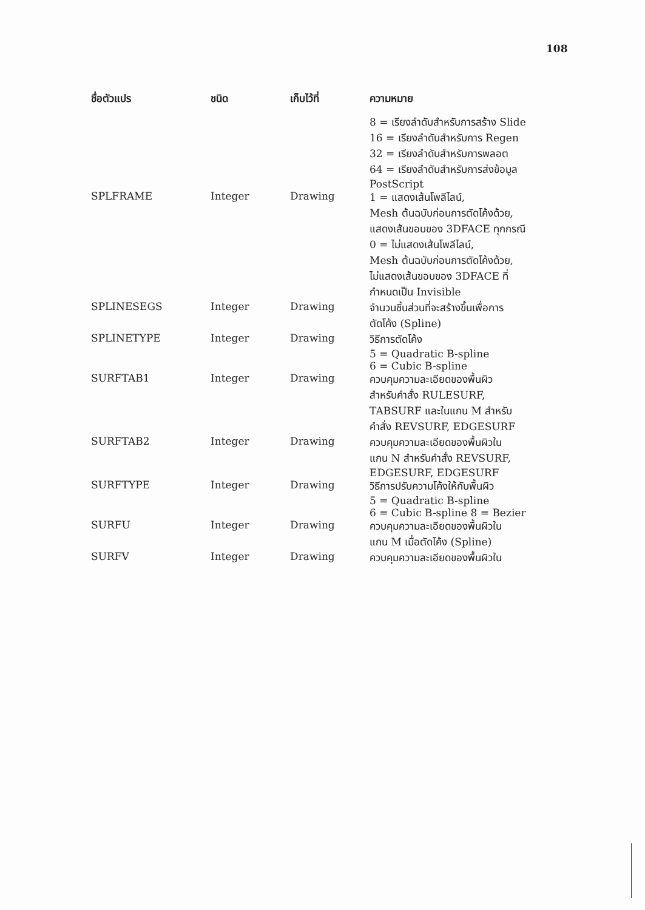108
| ชื่อตัวแปร | ชนิด | เก็บไว้ที่ | ความหมาย |
| --- | --- | --- | --- |
| | | | 8 = เรียงลำดับสำหรับการสร้าง Slide 16 = เรียงลำดับสำหรับการ Regen 32 = เรียงลำดับสำหรับการพลอต 64 = เรียงลำดับสำหรับการส่งข้อมูล PostScript |
| SPLFRAME | Integer | Drawing | 1 = แสดงเส้นโพลีไลน์, Mesh ต้นฉบับก่อนการตัดโค้งด้วย, แสดงเส้นขอบของ 3DFACE ทุกกรณี 0 = ไม่แสดงเส้นโพลีไลน์, Mesh ต้นฉบับก่อนการตัดโค้งด้วย, ไม่แสดงเส้นขอบของ 3DFACE ที่ กำหนดเป็น Invisible |
| SPLINESEGS | Integer | Drawing | จำนวนชิ้นส่วนที่จะสร้างขึ้นเพื่อการ ตัดโค้ง (Spline) |
| SPLINETYPE | Integer | Drawing | วิธีการตัดโค้ง 5 = Quadratic B-spline 6 = Cubic B-spline |
| SURFTAB1 | Integer | Drawing | ควบคุมความละเอียดของพื้นผิว สำหรับคำสั่ง RULESURF, TABSURF และในแกน M สำหรับ คำสั่ง REVSURF, EDGESURF |
| SURFTAB2 | Integer | Drawing | ควบคุมความละเอียดของพื้นผิวใน แกน N สำหรับคำสั่ง REVSURF, EDGESURF, EDGESURF |
| SURFTYPE | Integer | Drawing | วิธีการปรับความโค้งให้กับพื้นผิว 5 = Quadratic B-spline 6 = Cubic B-spline 8 = Bezier |
| SURFU | Integer | Drawing | ควบคุมความละเอียดของพื้นผิวใน แกน M เมื่อตัดโค้ง (Spline) |
| SURFV | Integer | Drawing | ควบคุมความละเอียดของพื้นผิวใน |